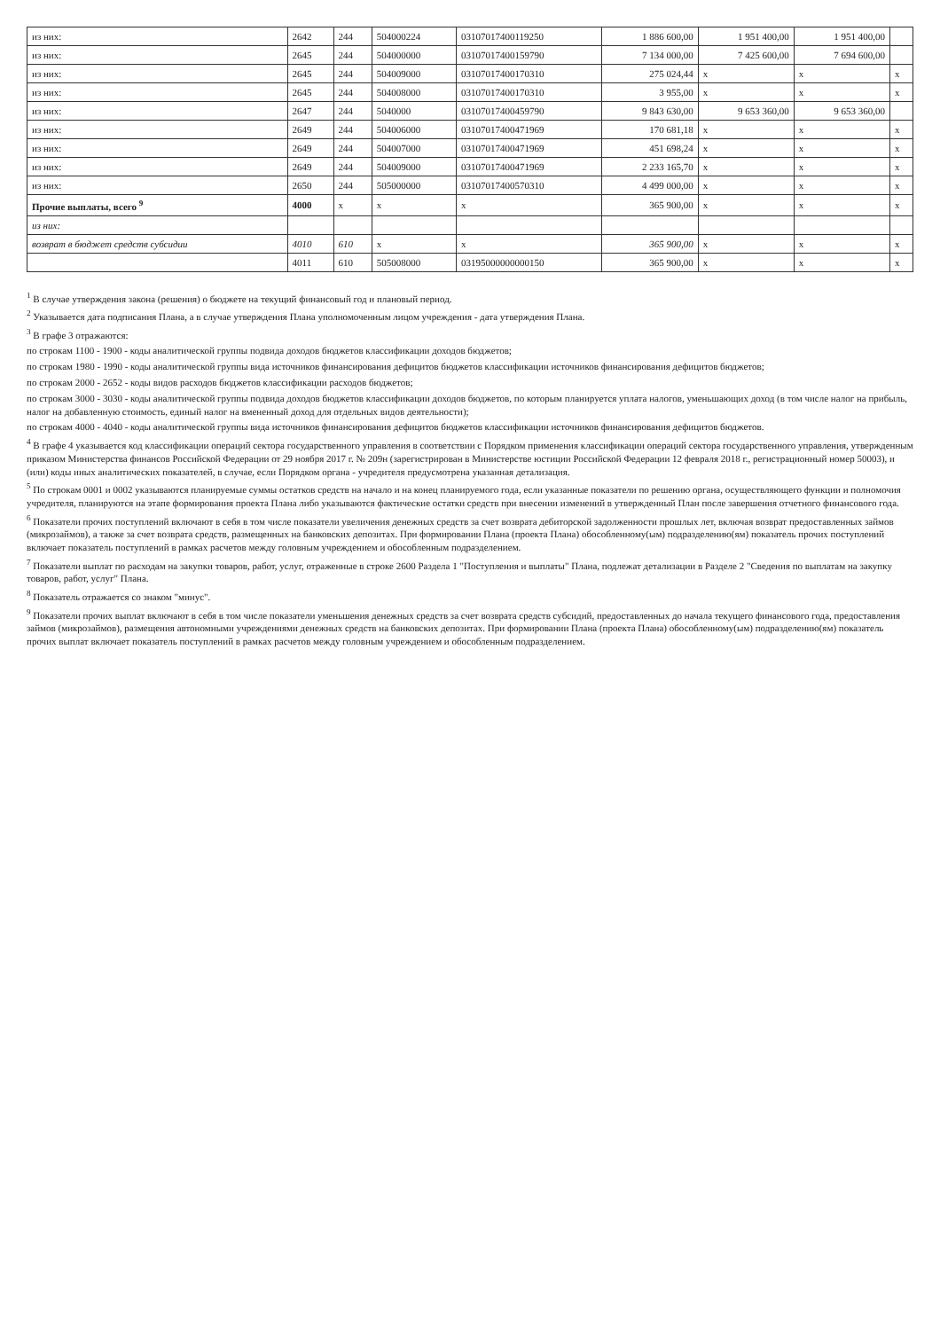| из них: | 2642 | 244 | 504000224 | 03107017400119250 | 1 886 600,00 | 1 951 400,00 | 1 951 400,00 | |
| из них: | 2645 | 244 | 504000000 | 03107017400159790 | 7 134 000,00 | 7 425 600,00 | 7 694 600,00 | |
| из них: | 2645 | 244 | 504009000 | 03107017400170310 | 275 024,44 | x | x | x |
| из них: | 2645 | 244 | 504008000 | 03107017400170310 | 3 955,00 | x | x | x |
| из них: | 2647 | 244 | 5040000 | 03107017400459790 | 9 843 630,00 | 9 653 360,00 | 9 653 360,00 | |
| из них: | 2649 | 244 | 504006000 | 03107017400471969 | 170 681,18 | x | x | x |
| из них: | 2649 | 244 | 504007000 | 03107017400471969 | 451 698,24 | x | x | x |
| из них: | 2649 | 244 | 504009000 | 03107017400471969 | 2 233 165,70 | x | x | x |
| из них: | 2650 | 244 | 505000000 | 03107017400570310 | 4 499 000,00 | x | x | x |
| Прочие выплаты, всего <sup>9</sup> | 4000 | x | x | x | 365 900,00 | x | x | x |
| из них: | | | | | | | | |
| возврат в бюджет средств субсидии | 4010 | 610 | x | x | 365 900,00 | x | x | x |
| | 4011 | 610 | 505008000 | 03195000000000150 | 365 900,00 | x | x | x |
<sup>1</sup> В случае утверждения закона (решения) о бюджете на текущий финансовый год и плановый период.
<sup>2</sup> Указывается дата подписания Плана, а в случае утверждения Плана уполномоченным лицом учреждения - дата утверждения Плана.
<sup>3</sup> В графе 3 отражаются:
по строкам 1100 - 1900 - коды аналитической группы подвида доходов бюджетов классификации доходов бюджетов;
по строкам 1980 - 1990 - коды аналитической группы вида источников финансирования дефицитов бюджетов классификации источников финансирования дефицитов бюджетов;
по строкам 2000 - 2652 - коды видов расходов бюджетов классификации расходов бюджетов;
по строкам 3000 - 3030 - коды аналитической группы подвида доходов бюджетов классификации доходов бюджетов, по которым планируется уплата налогов, уменьшающих доход (в том числе налог на прибыль, налог на добавленную стоимость, единый налог на вмененный доход для отдельных видов деятельности);
по строкам 4000 - 4040 - коды аналитической группы вида источников финансирования дефицитов бюджетов классификации источников финансирования дефицитов бюджетов.
<sup>4</sup> В графе 4 указывается код классификации операций сектора государственного управления в соответствии с Порядком применения классификации операций сектора государственного управления, утвержденным приказом Министерства финансов Российской Федерации от 29 ноября 2017 г. № 209н (зарегистрирован в Министерстве юстиции Российской Федерации 12 февраля 2018 г., регистрационный номер 50003), и (или) коды иных аналитических показателей, в случае, если Порядком органа - учредителя предусмотрена указанная детализация.
<sup>5</sup> По строкам 0001 и 0002 указываются планируемые суммы остатков средств на начало и на конец планируемого года, если указанные показатели по решению органа, осуществляющего функции и полномочия учредителя, планируются на этапе формирования проекта Плана либо указываются фактические остатки средств при внесении изменений в утвержденный План после завершения отчетного финансового года.
<sup>6</sup> Показатели прочих поступлений включают в себя в том числе показатели увеличения денежных средств за счет возврата дебиторской задолженности прошлых лет, включая возврат предоставленных займов (микрозаймов), а также за счет возврата средств, размещенных на банковских депозитах. При формировании Плана (проекта Плана) обособленному(ым) подразделению(ям) показатель прочих поступлений включает показатель поступлений в рамках расчетов между головным учреждением и обособленным подразделением.
<sup>7</sup> Показатели выплат по расходам на закупки товаров, работ, услуг, отраженные в строке 2600 Раздела 1 "Поступления и выплаты" Плана, подлежат детализации в Разделе 2 "Сведения по выплатам на закупку товаров, работ, услуг" Плана.
<sup>8</sup> Показатель отражается со знаком "минус".
<sup>9</sup> Показатели прочих выплат включают в себя в том числе показатели уменьшения денежных средств за счет возврата средств субсидий, предоставленных до начала текущего финансового года, предоставления займов (микрозаймов), размещения автономными учреждениями денежных средств на банковских депозитах. При формировании Плана (проекта Плана) обособленному(ым) подразделению(ям) показатель прочих выплат включает показатель поступлений в рамках расчетов между головным учреждением и обособленным подразделением.